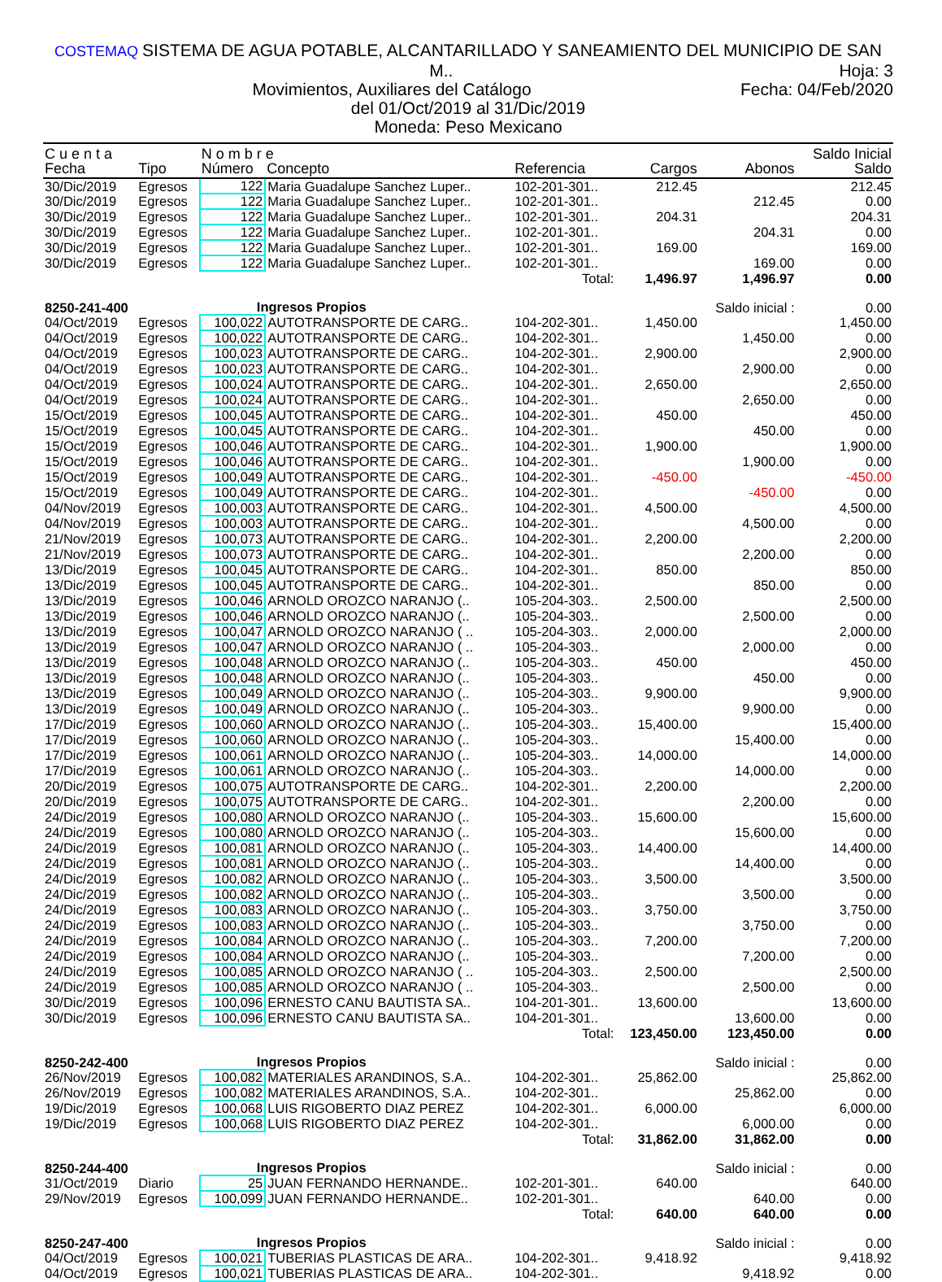COSTEMAQ SISTEMA DE AGUA POTABLE, ALCANTARILLADO Y SANEAMIENTO DEL MUNICIPIO DE SAN M.. Hoja: 3
Movimientos, Auxiliares del Catálogo Fecha: 04/Feb/2020
del 01/Oct/2019 al 31/Dic/2019
Moneda: Peso Mexicano
| C u e n t a | | N o m b r e | | | | | Saldo Inicial |
| --- | --- | --- | --- | --- | --- | --- | --- |
| Fecha | Tipo | Número | Concepto | Referencia | Cargos | Abonos | Saldo |
| 30/Dic/2019 | Egresos | 122 | Maria Guadalupe Sanchez Luper.. | 102-201-301.. | 212.45 | | 212.45 |
| 30/Dic/2019 | Egresos | 122 | Maria Guadalupe Sanchez Luper.. | 102-201-301.. | | 212.45 | 0.00 |
| 30/Dic/2019 | Egresos | 122 | Maria Guadalupe Sanchez Luper.. | 102-201-301.. | 204.31 | | 204.31 |
| 30/Dic/2019 | Egresos | 122 | Maria Guadalupe Sanchez Luper.. | 102-201-301.. | | 204.31 | 0.00 |
| 30/Dic/2019 | Egresos | 122 | Maria Guadalupe Sanchez Luper.. | 102-201-301.. | 169.00 | | 169.00 |
| 30/Dic/2019 | Egresos | 122 | Maria Guadalupe Sanchez Luper.. | 102-201-301.. | | 169.00 | 0.00 |
| Total: | | | | | 1,496.97 | 1,496.97 | 0.00 |
| 8250-241-400 | | Ingresos Propios | | | | Saldo inicial : | 0.00 |
| 04/Oct/2019 | Egresos | 100,022 | AUTOTRANSPORTE DE CARG.. | 104-202-301.. | 1,450.00 | | 1,450.00 |
| 04/Oct/2019 | Egresos | 100,022 | AUTOTRANSPORTE DE CARG.. | 104-202-301.. | | 1,450.00 | 0.00 |
| 04/Oct/2019 | Egresos | 100,023 | AUTOTRANSPORTE DE CARG.. | 104-202-301.. | 2,900.00 | | 2,900.00 |
| 04/Oct/2019 | Egresos | 100,023 | AUTOTRANSPORTE DE CARG.. | 104-202-301.. | | 2,900.00 | 0.00 |
| 04/Oct/2019 | Egresos | 100,024 | AUTOTRANSPORTE DE CARG.. | 104-202-301.. | 2,650.00 | | 2,650.00 |
| 04/Oct/2019 | Egresos | 100,024 | AUTOTRANSPORTE DE CARG.. | 104-202-301.. | | 2,650.00 | 0.00 |
| 15/Oct/2019 | Egresos | 100,045 | AUTOTRANSPORTE DE CARG.. | 104-202-301.. | 450.00 | | 450.00 |
| 15/Oct/2019 | Egresos | 100,045 | AUTOTRANSPORTE DE CARG.. | 104-202-301.. | | 450.00 | 0.00 |
| 15/Oct/2019 | Egresos | 100,046 | AUTOTRANSPORTE DE CARG.. | 104-202-301.. | 1,900.00 | | 1,900.00 |
| 15/Oct/2019 | Egresos | 100,046 | AUTOTRANSPORTE DE CARG.. | 104-202-301.. | | 1,900.00 | 0.00 |
| 15/Oct/2019 | Egresos | 100,049 | AUTOTRANSPORTE DE CARG.. | 104-202-301.. | -450.00 | | -450.00 |
| 15/Oct/2019 | Egresos | 100,049 | AUTOTRANSPORTE DE CARG.. | 104-202-301.. | | -450.00 | 0.00 |
| 04/Nov/2019 | Egresos | 100,003 | AUTOTRANSPORTE DE CARG.. | 104-202-301.. | 4,500.00 | | 4,500.00 |
| 04/Nov/2019 | Egresos | 100,003 | AUTOTRANSPORTE DE CARG.. | 104-202-301.. | | 4,500.00 | 0.00 |
| 21/Nov/2019 | Egresos | 100,073 | AUTOTRANSPORTE DE CARG.. | 104-202-301.. | 2,200.00 | | 2,200.00 |
| 21/Nov/2019 | Egresos | 100,073 | AUTOTRANSPORTE DE CARG.. | 104-202-301.. | | 2,200.00 | 0.00 |
| 13/Dic/2019 | Egresos | 100,045 | AUTOTRANSPORTE DE CARG.. | 104-202-301.. | 850.00 | | 850.00 |
| 13/Dic/2019 | Egresos | 100,045 | AUTOTRANSPORTE DE CARG.. | 104-202-301.. | | 850.00 | 0.00 |
| 13/Dic/2019 | Egresos | 100,046 | ARNOLD OROZCO NARANJO (.. | 105-204-303.. | 2,500.00 | | 2,500.00 |
| 13/Dic/2019 | Egresos | 100,046 | ARNOLD OROZCO NARANJO (.. | 105-204-303.. | | 2,500.00 | 0.00 |
| 13/Dic/2019 | Egresos | 100,047 | ARNOLD OROZCO NARANJO ( .. | 105-204-303.. | 2,000.00 | | 2,000.00 |
| 13/Dic/2019 | Egresos | 100,047 | ARNOLD OROZCO NARANJO ( .. | 105-204-303.. | | 2,000.00 | 0.00 |
| 13/Dic/2019 | Egresos | 100,048 | ARNOLD OROZCO NARANJO (.. | 105-204-303.. | 450.00 | | 450.00 |
| 13/Dic/2019 | Egresos | 100,048 | ARNOLD OROZCO NARANJO (.. | 105-204-303.. | | 450.00 | 0.00 |
| 13/Dic/2019 | Egresos | 100,049 | ARNOLD OROZCO NARANJO (.. | 105-204-303.. | 9,900.00 | | 9,900.00 |
| 13/Dic/2019 | Egresos | 100,049 | ARNOLD OROZCO NARANJO (.. | 105-204-303.. | | 9,900.00 | 0.00 |
| 17/Dic/2019 | Egresos | 100,060 | ARNOLD OROZCO NARANJO (.. | 105-204-303.. | 15,400.00 | | 15,400.00 |
| 17/Dic/2019 | Egresos | 100,060 | ARNOLD OROZCO NARANJO (.. | 105-204-303.. | | 15,400.00 | 0.00 |
| 17/Dic/2019 | Egresos | 100,061 | ARNOLD OROZCO NARANJO (.. | 105-204-303.. | 14,000.00 | | 14,000.00 |
| 17/Dic/2019 | Egresos | 100,061 | ARNOLD OROZCO NARANJO (.. | 105-204-303.. | | 14,000.00 | 0.00 |
| 20/Dic/2019 | Egresos | 100,075 | AUTOTRANSPORTE DE CARG.. | 104-202-301.. | 2,200.00 | | 2,200.00 |
| 20/Dic/2019 | Egresos | 100,075 | AUTOTRANSPORTE DE CARG.. | 104-202-301.. | | 2,200.00 | 0.00 |
| 24/Dic/2019 | Egresos | 100,080 | ARNOLD OROZCO NARANJO (.. | 105-204-303.. | 15,600.00 | | 15,600.00 |
| 24/Dic/2019 | Egresos | 100,080 | ARNOLD OROZCO NARANJO (.. | 105-204-303.. | | 15,600.00 | 0.00 |
| 24/Dic/2019 | Egresos | 100,081 | ARNOLD OROZCO NARANJO (.. | 105-204-303.. | 14,400.00 | | 14,400.00 |
| 24/Dic/2019 | Egresos | 100,081 | ARNOLD OROZCO NARANJO (.. | 105-204-303.. | | 14,400.00 | 0.00 |
| 24/Dic/2019 | Egresos | 100,082 | ARNOLD OROZCO NARANJO (.. | 105-204-303.. | 3,500.00 | | 3,500.00 |
| 24/Dic/2019 | Egresos | 100,082 | ARNOLD OROZCO NARANJO (.. | 105-204-303.. | | 3,500.00 | 0.00 |
| 24/Dic/2019 | Egresos | 100,083 | ARNOLD OROZCO NARANJO (.. | 105-204-303.. | 3,750.00 | | 3,750.00 |
| 24/Dic/2019 | Egresos | 100,083 | ARNOLD OROZCO NARANJO (.. | 105-204-303.. | | 3,750.00 | 0.00 |
| 24/Dic/2019 | Egresos | 100,084 | ARNOLD OROZCO NARANJO (.. | 105-204-303.. | 7,200.00 | | 7,200.00 |
| 24/Dic/2019 | Egresos | 100,084 | ARNOLD OROZCO NARANJO (.. | 105-204-303.. | | 7,200.00 | 0.00 |
| 24/Dic/2019 | Egresos | 100,085 | ARNOLD OROZCO NARANJO ( .. | 105-204-303.. | 2,500.00 | | 2,500.00 |
| 24/Dic/2019 | Egresos | 100,085 | ARNOLD OROZCO NARANJO ( .. | 105-204-303.. | | 2,500.00 | 0.00 |
| 30/Dic/2019 | Egresos | 100,096 | ERNESTO CANU BAUTISTA SA.. | 104-201-301.. | 13,600.00 | | 13,600.00 |
| 30/Dic/2019 | Egresos | 100,096 | ERNESTO CANU BAUTISTA SA.. | 104-201-301.. | | 13,600.00 | 0.00 |
| Total: | | | | | 123,450.00 | 123,450.00 | 0.00 |
| 8250-242-400 | | Ingresos Propios | | | | Saldo inicial : | 0.00 |
| 26/Nov/2019 | Egresos | 100,082 | MATERIALES ARANDINOS, S.A.. | 104-202-301.. | 25,862.00 | | 25,862.00 |
| 26/Nov/2019 | Egresos | 100,082 | MATERIALES ARANDINOS, S.A.. | 104-202-301.. | | 25,862.00 | 0.00 |
| 19/Dic/2019 | Egresos | 100,068 | LUIS RIGOBERTO DIAZ PEREZ | 104-202-301.. | 6,000.00 | | 6,000.00 |
| 19/Dic/2019 | Egresos | 100,068 | LUIS RIGOBERTO DIAZ PEREZ | 104-202-301.. | | 6,000.00 | 0.00 |
| Total: | | | | | 31,862.00 | 31,862.00 | 0.00 |
| 8250-244-400 | | Ingresos Propios | | | | Saldo inicial : | 0.00 |
| 31/Oct/2019 | Diario | 25 | JUAN FERNANDO HERNANDE.. | 102-201-301.. | 640.00 | | 640.00 |
| 29/Nov/2019 | Egresos | 100,099 | JUAN FERNANDO HERNANDE.. | 102-201-301.. | | 640.00 | 0.00 |
| Total: | | | | | 640.00 | 640.00 | 0.00 |
| 8250-247-400 | | Ingresos Propios | | | | Saldo inicial : | 0.00 |
| 04/Oct/2019 | Egresos | 100,021 | TUBERIAS PLASTICAS DE ARA.. | 104-202-301.. | 9,418.92 | | 9,418.92 |
| 04/Oct/2019 | Egresos | 100,021 | TUBERIAS PLASTICAS DE ARA.. | 104-202-301.. | | 9,418.92 | 0.00 |